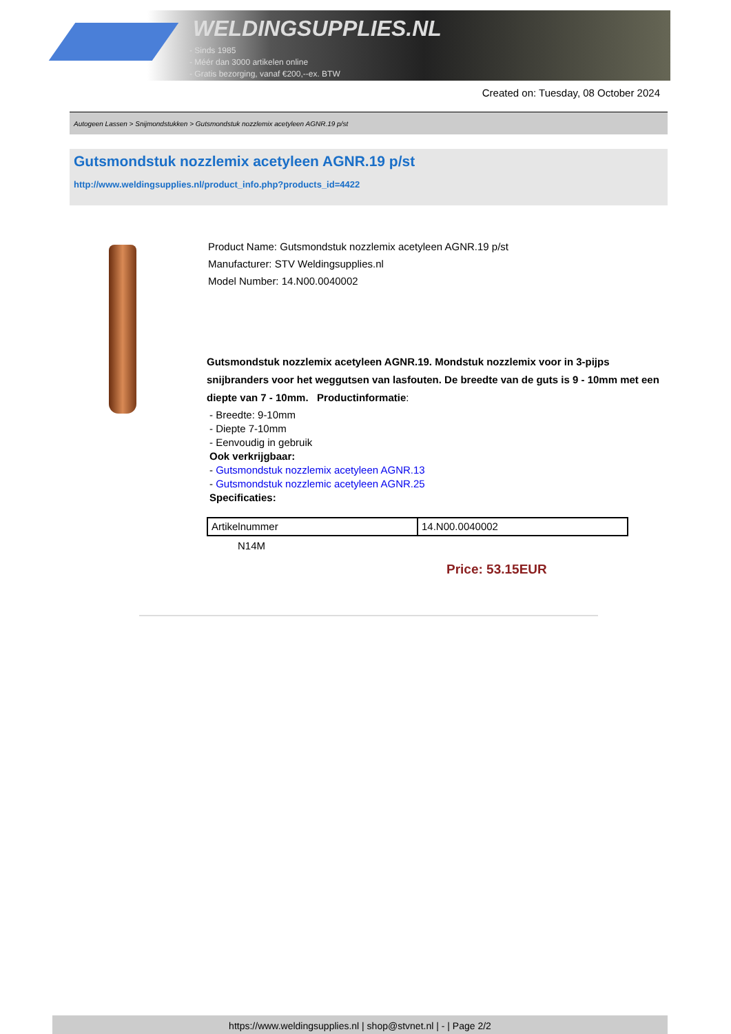WELDINGSUPPLIES.NL
- Sinds 1985
- Méér dan 3000 artikelen online
- Gratis bezorging, vanaf €200,--ex. BTW
Created on: Tuesday, 08 October 2024
Autogeen Lassen > Snijmondstukken > Gutsmondstuk nozzlemix acetyleen AGNR.19 p/st
Gutsmondstuk nozzlemix acetyleen AGNR.19 p/st
http://www.weldingsupplies.nl/product_info.php?products_id=4422
Product Name: Gutsmondstuk nozzlemix acetyleen AGNR.19 p/st
Manufacturer: STV Weldingsupplies.nl
Model Number: 14.N00.0040002
Gutsmondstuk nozzlemix acetyleen AGNR.19. Mondstuk nozzlemix voor in 3-pijps snijbranders voor het weggutsen van lasfouten. De breedte van de guts is 9 - 10mm met een diepte van 7 - 10mm. Productinformatie:
- Breedte: 9-10mm
- Diepte 7-10mm
- Eenvoudig in gebruik
Ook verkrijgbaar:
- Gutsmondstuk nozzlemix acetyleen AGNR.13
- Gutsmondstuk nozzlemic acetyleen AGNR.25
Specificaties:
| Artikelnummer | 14.N00.0040002 |
N14M
Price: 53.15EUR
https://www.weldingsupplies.nl | shop@stvnet.nl | - | Page 2/2